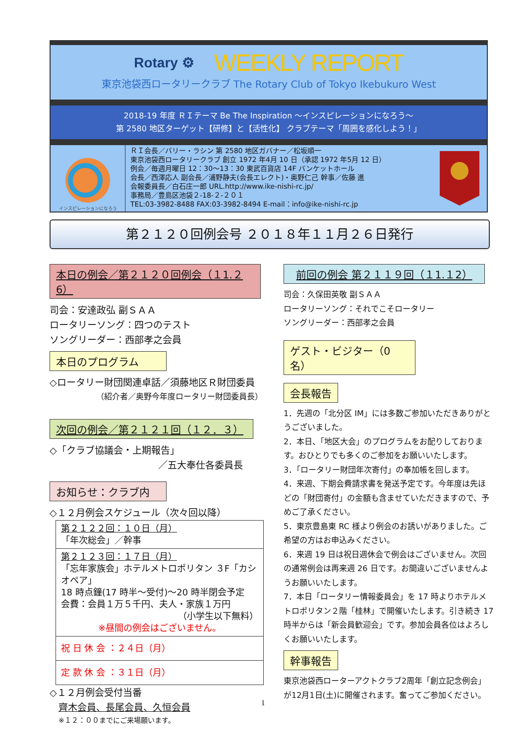Rotary ⚙ WEEKLY REPORT
東京池袋西ロータリークラブ The Rotary Club of Tokyo Ikebukuro West
2018-19 年度 ＲＩテーマ Be The Inspiration ～インスピレーションになろう～
第 2580 地区ターゲット【研修】と【活性化】 クラブテーマ「周囲を感化しよう！」
インスピレーションになろう
ＲＩ会長／バリー・ラシン 第 2580 地区ガバナー／松坂順一
東京池袋西ロータリークラブ 創立 1972 年4月 10 日（承認 1972 年5月 12 日）
例会／毎週月曜日 12：30～13：30 東武百貨店 14F バンケットホール
会長／西澤応人 副会長／浦野静夫(会長エレクト)・奥野仁己 幹事／佐藤 進
会報委員長／白石庄一郎 URL.http://www.ike-nishi-rc.jp/
事務局／豊島区池袋２-18-２-２０１
TEL:03-3982-8488 FAX:03-3982-8494 E-mail：info@ike-nishi-rc.jp
第２１２０回例会号 ２０１８年１１月２６日発行
本日の例会／第２１２０回例会（１1.２6）
司会：安達政弘 副ＳＡＡ
ロータリーソング：四つのテスト
ソングリーダー：西部孝之会員
本日のプログラム
◇ロータリー財団関連卓話／須藤地区Ｒ財団委員
（紹介者／奥野今年度ロータリー財団委員長）
次回の例会／第２１２１回（１２．３）
◇「クラブ協議会・上期報告」
／五大奉仕各委員長
お知らせ：クラブ内
◇１２月例会スケジュール（次々回以降）
| 第２１２２回：１０日（月） 「年次総会」／幹事 |
| 第２１２３回：１７日（月） 「忘年家族会」ホテルメトロポリタン ３F「カシオペア」 18 時点鐘(17 時半～受付)～20 時半閉会予定 会費：会員１万５千円、夫人・家族１万円 （小学生以下無料） ※昼間の例会はございません。 |
| 祝 日 休 会 ：２４日（月） |
| 定 款 休 会 ：３１日（月） |
◇１２月例会受付当番
齊木会員、長尾会員、久恒会員
※１２：００までにご来場願います。
前回の例会 第２１１９回（１1.１2）
司会：久保田英敬 副ＳＡＡ
ロータリーソング：それでこそロータリー
ソングリーダー：西部孝之会員
ゲスト・ビジター（0名）
会長報告
1．先週の「北分区 IM」には多数ご参加いただきありがとうございました。
2．本日、「地区大会」のプログラムをお配りしております。おひとりでも多くのご参加をお願いいたします。
3．「ロータリー財団年次寄付」の奉加帳を回します。
4．来週、下期会費請求書を発送予定です。今年度は先ほどの「財団寄付」の金額も含ませていただきますので、予めご了承ください。
5．東京豊島東 RC 様より例会のお誘いがありました。ご希望の方はお申込みください。
6．来週 19 日は祝日週休会で例会はございません。次回の通常例会は再来週 26 日です。お間違いございませんようお願いいたします。
7．本日「ロータリー情報委員会」を 17 時よりホテルメトロポリタン２階「桂林」で開催いたします。引き続き 17 時半からは「新会員歓迎会」です。参加会員各位はよろしくお願いいたします。
幹事報告
東京池袋西ローターアクトクラブ2周年「創立記念例会」が12月1日(土)に開催されます。奮ってご参加ください。
1